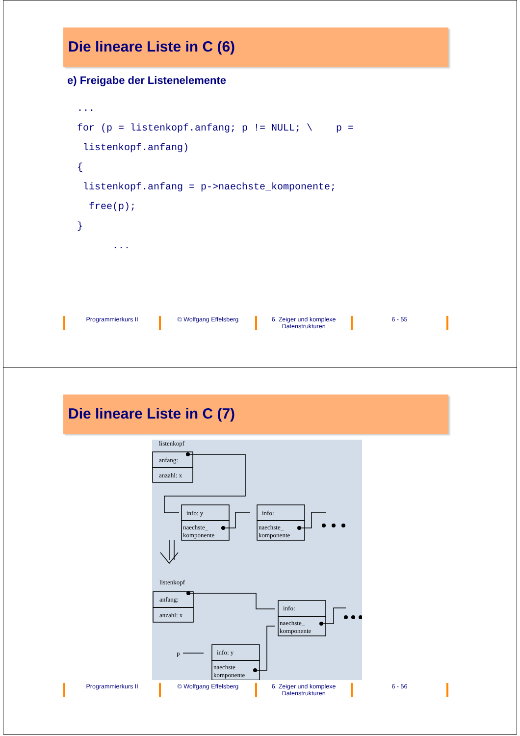Die lineare Liste in C (6)
e) Freigabe der Listenelemente
... for (p = listenkopf.anfang; p != NULL; \ p = listenkopf.anfang) { listenkopf.anfang = p->naechste_komponente; free(p); } ...
Programmierkurs II © Wolfgang Effelsberg 6. Zeiger und komplexe Datenstrukturen
6 - 55
Die lineare Liste in C (7)
listenkopf
anfang:
anzahl: x
info: y
naechste_
komponente
info:
naechste_
komponente
listenkopf
anfang:
anzahl: x
info:
naechste_
komponente
p
info: y
naechste_
komponente
Programmierkurs II © Wolfgang Effelsberg 6. Zeiger und komplexe Datenstrukturen
6 - 56